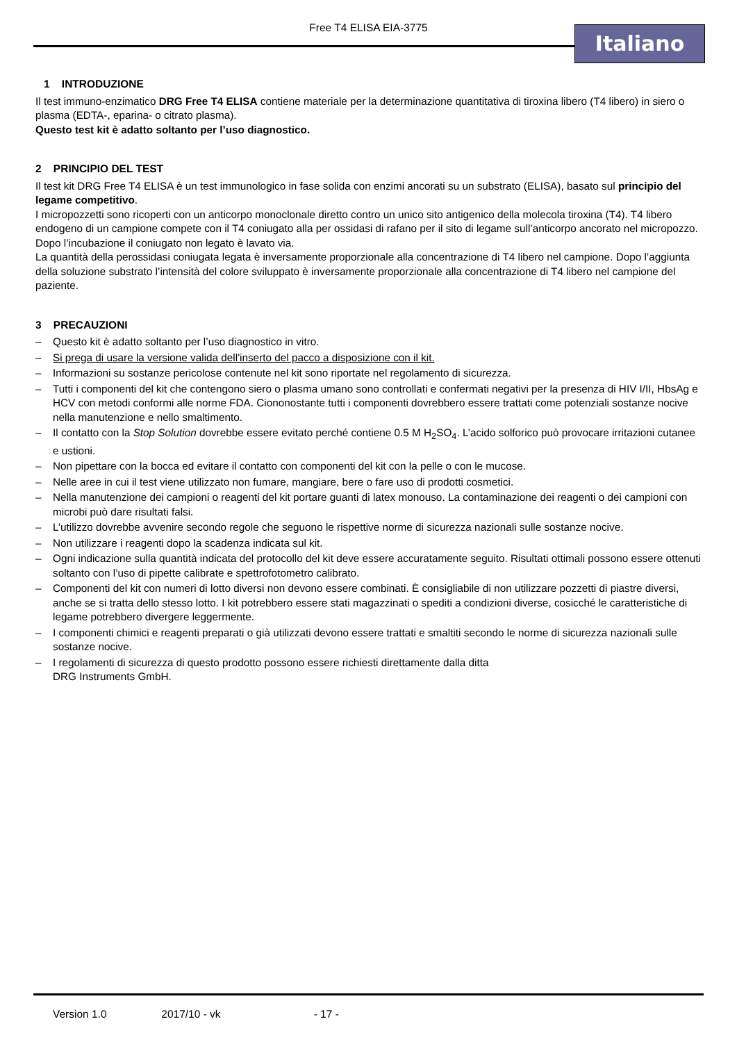Free T4 ELISA EIA-3775 Italiano
1 INTRODUZIONE
Il test immuno-enzimatico DRG Free T4 ELISA contiene materiale per la determinazione quantitativa di tiroxina libero (T4 libero) in siero o plasma (EDTA-, eparina- o citrato plasma).
Questo test kit è adatto soltanto per l’uso diagnostico.
2 PRINCIPIO DEL TEST
Il test kit DRG Free T4 ELISA è un test immunologico in fase solida con enzimi ancorati su un substrato (ELISA), basato sul principio del legame competitivo.
I micropozzetti sono ricoperti con un anticorpo monoclonale diretto contro un unico sito antigenico della molecola tiroxina (T4). T4 libero endogeno di un campione compete con il T4 coniugato alla per ossidasi di rafano per il sito di legame sull’anticorpo ancorato nel micropozzo. Dopo l’incubazione il coniugato non legato è lavato via.
La quantità della perossidasi coniugata legata è inversamente proporzionale alla concentrazione di T4 libero nel campione. Dopo l’aggiunta della soluzione substrato l’intensità del colore sviluppato è inversamente proporzionale alla concentrazione di T4 libero nel campione del paziente.
3 PRECAUZIONI
– Questo kit è adatto soltanto per l’uso diagnostico in vitro.
– Si prega di usare la versione valida dell'inserto del pacco a disposizione con il kit.
– Informazioni su sostanze pericolose contenute nel kit sono riportate nel regolamento di sicurezza.
– Tutti i componenti del kit che contengono siero o plasma umano sono controllati e confermati negativi per la presenza di HIV I/II, HbsAg e HCV con metodi conformi alle norme FDA. Ciononostante tutti i componenti dovrebbero essere trattati come potenziali sostanze nocive nella manutenzione e nello smaltimento.
– Il contatto con la Stop Solution dovrebbe essere evitato perché contiene 0.5 M H<sub>2</sub>SO<sub>4</sub>. L’acido solforico può provocare irritazioni cutanee e ustioni.
– Non pipettare con la bocca ed evitare il contatto con componenti del kit con la pelle o con le mucose.
– Nelle aree in cui il test viene utilizzato non fumare, mangiare, bere o fare uso di prodotti cosmetici.
– Nella manutenzione dei campioni o reagenti del kit portare guanti di latex monouso. La contaminazione dei reagenti o dei campioni con microbi può dare risultati falsi.
– L’utilizzo dovrebbe avvenire secondo regole che seguono le rispettive norme di sicurezza nazionali sulle sostanze nocive.
– Non utilizzare i reagenti dopo la scadenza indicata sul kit.
– Ogni indicazione sulla quantità indicata del protocollo del kit deve essere accuratamente seguito. Risultati ottimali possono essere ottenuti soltanto con l’uso di pipette calibrate e spettrofotometro calibrato.
– Componenti del kit con numeri di lotto diversi non devono essere combinati. È consigliabile di non utilizzare pozzetti di piastre diversi, anche se si tratta dello stesso lotto. I kit potrebbero essere stati magazzinati o spediti a condizioni diverse, cosicché le caratteristiche di legame potrebbero divergere leggermente.
– I componenti chimici e reagenti preparati o già utilizzati devono essere trattati e smaltiti secondo le norme di sicurezza nazionali sulle sostanze nocive.
– I regolamenti di sicurezza di questo prodotto possono essere richiesti direttamente dalla ditta
DRG Instruments GmbH.
Version 1.0 2017/10 - vk - 17 -